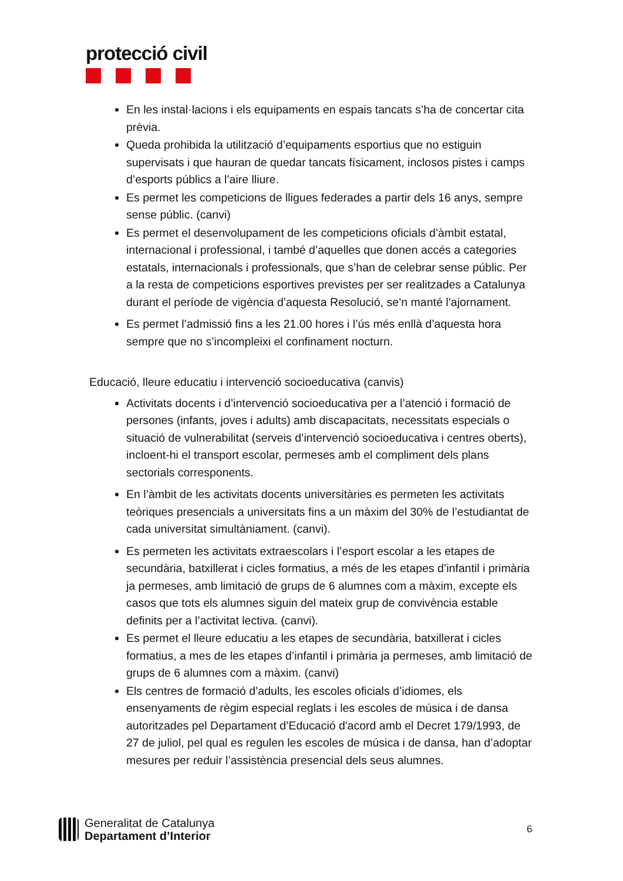protecció civil
En les instal·lacions i els equipaments en espais tancats s’ha de concertar cita prèvia.
Queda prohibida la utilització d’equipaments esportius que no estiguin supervisats i que hauran de quedar tancats físicament, inclosos pistes i camps d’esports públics a l’aire lliure.
Es permet les competicions de lligues federades a partir dels 16 anys, sempre sense públic. (canvi)
Es permet el desenvolupament de les competicions oficials d’àmbit estatal, internacional i professional, i també d’aquelles que donen accés a categories estatals, internacionals i professionals, que s’han de celebrar sense públic. Per a la resta de competicions esportives previstes per ser realitzades a Catalunya durant el període de vigència d’aquesta Resolució, se’n manté l’ajornament.
Es permet l’admissió fins a les 21.00 hores i l’ús més enllà d’aquesta hora sempre que no s’incompleixi el confinament nocturn.
Educació, lleure educatiu i intervenció socioeducativa (canvis)
Activitats docents i d’intervenció socioeducativa per a l’atenció i formació de persones (infants, joves i adults) amb discapacitats, necessitats especials o situació de vulnerabilitat (serveis d’intervenció socioeducativa i centres oberts), incloent-hi el transport escolar, permeses amb el compliment dels plans sectorials corresponents.
En l’àmbit de les activitats docents universitàries es permeten les activitats teòriques presencials a universitats fins a un màxim del 30% de l’estudiantat de cada universitat simultàniament. (canvi).
Es permeten les activitats extraescolars i l’esport escolar a les etapes de secundària, batxillerat i cicles formatius, a més de les etapes d’infantil i primària ja permeses, amb limitació de grups de 6 alumnes com a màxim, excepte els casos que tots els alumnes siguin del mateix grup de convivència estable definits per a l’activitat lectiva. (canvi).
Es permet el lleure educatiu a les etapes de secundària, batxillerat i cicles formatius, a mes de les etapes d’infantil i primària ja permeses, amb limitació de grups de 6 alumnes com a màxim. (canvi)
Els centres de formació d’adults, les escoles oficials d’idiomes, els ensenyaments de règim especial reglats i les escoles de música i de dansa autoritzades pel Departament d’Educació d'acord amb el Decret 179/1993, de 27 de juliol, pel qual es regulen les escoles de música i de dansa, han d’adoptar mesures per reduir l’assistència presencial dels seus alumnes.
Generalitat de Catalunya
Departament d’Interior
6